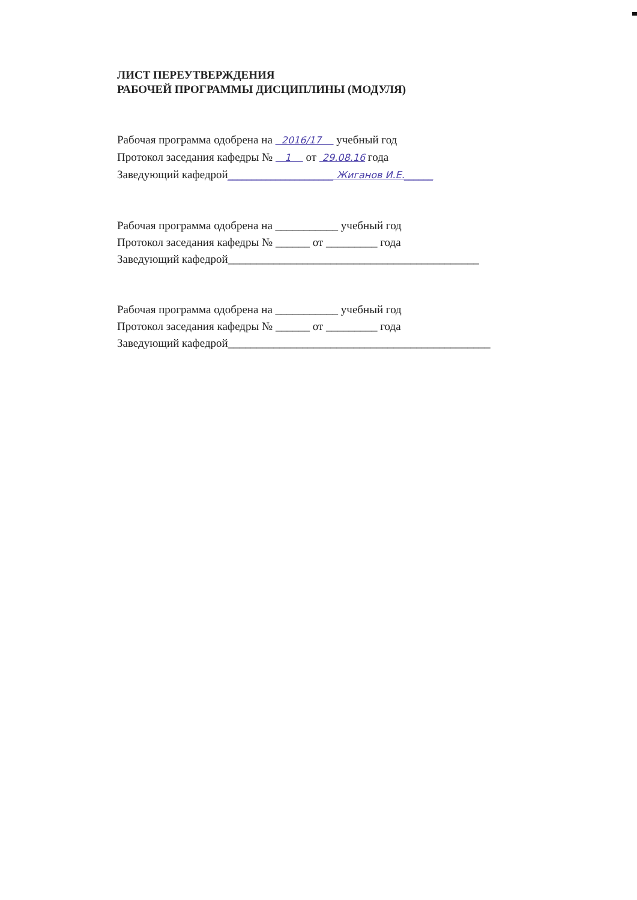ЛИСТ ПЕРЕУТВЕРЖДЕНИЯ
РАБОЧЕЙ ПРОГРАММЫ ДИСЦИПЛИНЫ (МОДУЛЯ)
Рабочая программа одобрена на 2016/17 учебный год
Протокол заседания кафедры № 1 от 29.08.16 года
Заведующий кафедрой______________________ Жиганов И.Е.______
Рабочая программа одобрена на ___________ учебный год
Протокол заседания кафедры № ______ от _________ года
Заведующий кафедрой____________________________________________
Рабочая программа одобрена на ___________ учебный год
Протокол заседания кафедры № ______ от _________ года
Заведующий кафедрой______________________________________________